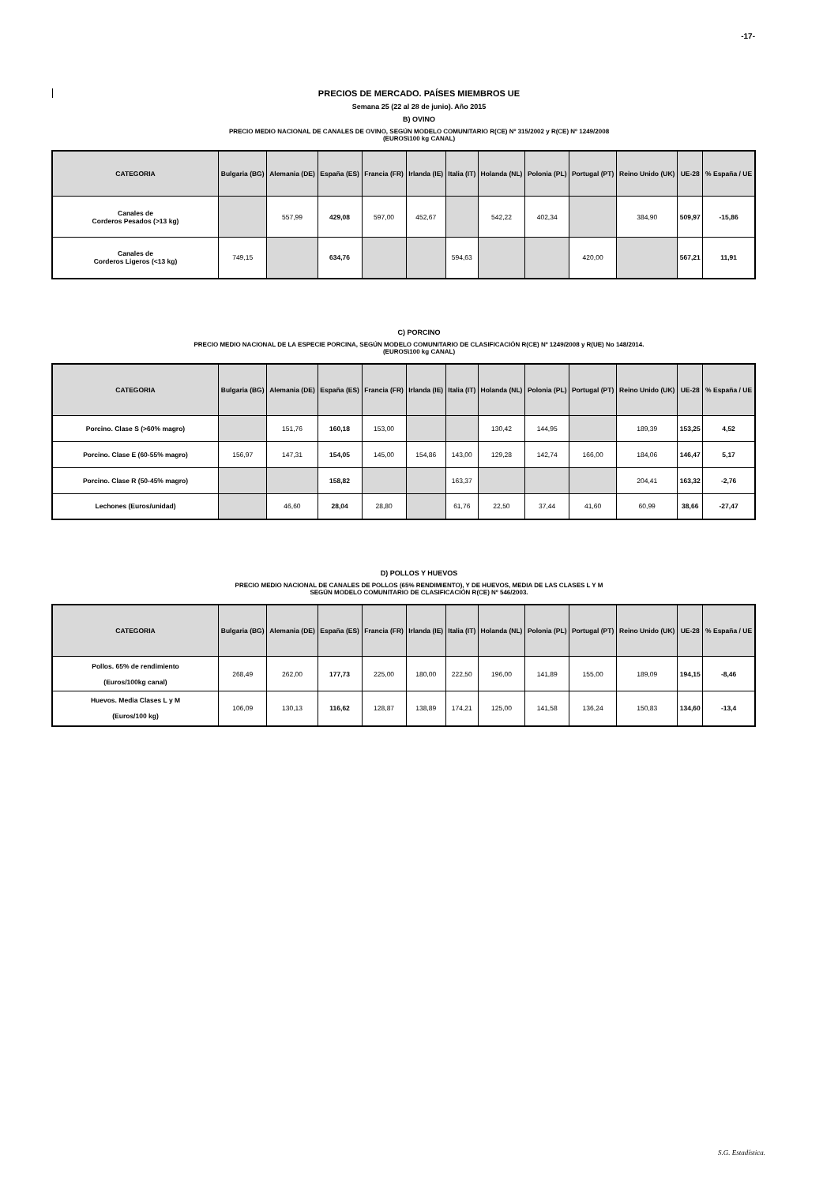-17-
PRECIOS DE MERCADO. PAÍSES MIEMBROS UE
Semana 25 (22 al 28 de junio). Año 2015
B) OVINO
PRECIO MEDIO NACIONAL DE CANALES DE OVINO, SEGÚN MODELO COMUNITARIO R(CE) Nº 315/2002 y R(CE) Nº 1249/2008
(EUROS\100 kg CANAL)
| CATEGORIA | Bulgaria (BG) | Alemania (DE) | España (ES) | Francia (FR) | Irlanda (IE) | Italia (IT) | Holanda (NL) | Polonia (PL) | Portugal (PT) | Reino Unido (UK) | UE-28 | % España / UE |
| --- | --- | --- | --- | --- | --- | --- | --- | --- | --- | --- | --- | --- |
| Canales de Corderos Pesados (>13 kg) | | 557,99 | 429,08 | 597,00 | 452,67 | | 542,22 | 402,34 | | 384,90 | 509,97 | -15,86 |
| Canales de Corderos Ligeros (<13 kg) | 749,15 | | 634,76 | | | 594,63 | | | 420,00 | | 567,21 | 11,91 |
C) PORCINO
PRECIO MEDIO NACIONAL DE LA ESPECIE PORCINA, SEGÚN MODELO COMUNITARIO DE CLASIFICACIÓN R(CE) Nº 1249/2008 y R(UE) No 148/2014.
(EUROS\100 kg CANAL)
| CATEGORIA | Bulgaria (BG) | Alemania (DE) | España (ES) | Francia (FR) | Irlanda (IE) | Italia (IT) | Holanda (NL) | Polonia (PL) | Portugal (PT) | Reino Unido (UK) | UE-28 | % España / UE |
| --- | --- | --- | --- | --- | --- | --- | --- | --- | --- | --- | --- | --- |
| Porcino. Clase S (>60% magro) | | 151,76 | 160,18 | 153,00 | | | 130,42 | 144,95 | | 189,39 | 153,25 | 4,52 |
| Porcino. Clase E (60-55% magro) | 156,97 | 147,31 | 154,05 | 145,00 | 154,86 | 143,00 | 129,28 | 142,74 | 166,00 | 184,06 | 146,47 | 5,17 |
| Porcino. Clase R (50-45% magro) | | | 158,82 | | | 163,37 | | | | 204,41 | 163,32 | -2,76 |
| Lechones (Euros/unidad) | | 46,60 | 28,04 | 28,80 | | 61,76 | 22,50 | 37,44 | 41,60 | 60,99 | 38,66 | -27,47 |
D) POLLOS Y HUEVOS
PRECIO MEDIO NACIONAL DE CANALES DE POLLOS (65% RENDIMIENTO), Y DE HUEVOS, MEDIA DE LAS CLASES L Y M
SEGÚN MODELO COMUNITARIO DE CLASIFICACIÓN R(CE) Nº 546/2003.
| CATEGORIA | Bulgaria (BG) | Alemania (DE) | España (ES) | Francia (FR) | Irlanda (IE) | Italia (IT) | Holanda (NL) | Polonia (PL) | Portugal (PT) | Reino Unido (UK) | UE-28 | % España / UE |
| --- | --- | --- | --- | --- | --- | --- | --- | --- | --- | --- | --- | --- |
| Pollos. 65% de rendimiento (Euros/100kg canal) | 268,49 | 262,00 | 177,73 | 225,00 | 180,00 | 222,50 | 196,00 | 141,89 | 155,00 | 189,09 | 194,15 | -8,46 |
| Huevos. Media Clases L y M (Euros/100 kg) | 106,09 | 130,13 | 116,62 | 128,87 | 138,89 | 174,21 | 125,00 | 141,58 | 136,24 | 150,83 | 134,60 | -13,4 |
S.G. Estadística.